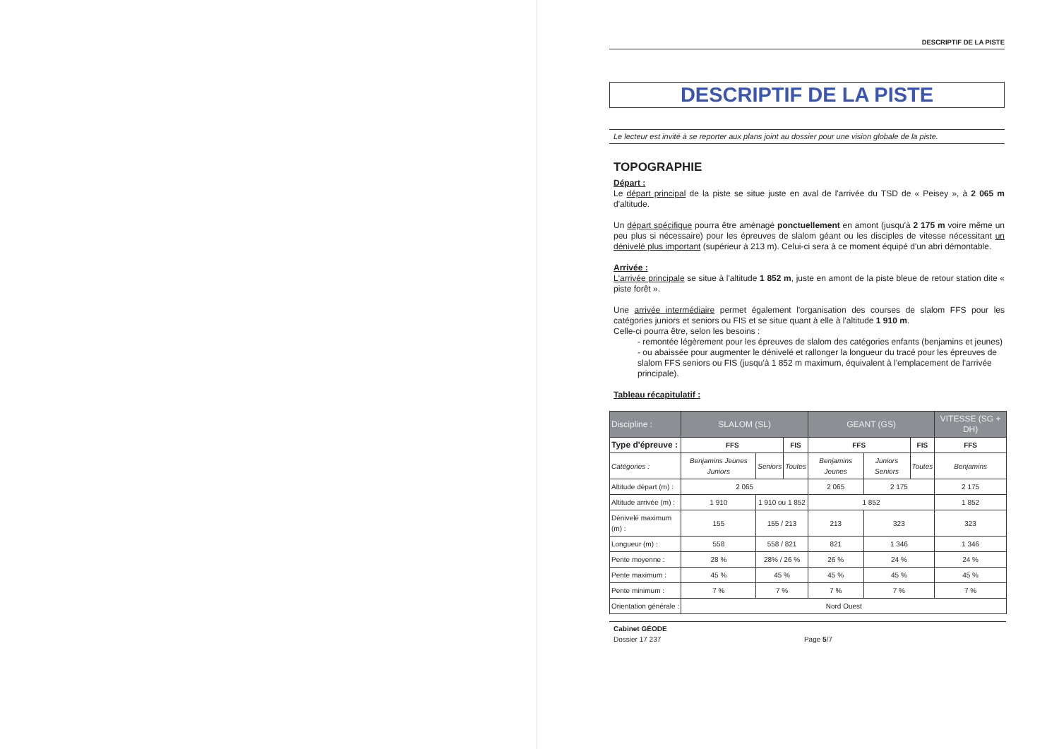DESCRIPTIF DE LA PISTE
DESCRIPTIF DE LA PISTE
Le lecteur est invité à se reporter aux plans joint au dossier pour une vision globale de la piste.
TOPOGRAPHIE
Départ :
Le départ principal de la piste se situe juste en aval de l'arrivée du TSD de « Peisey », à 2 065 m d'altitude.
Un départ spécifique pourra être aménagé ponctuellement en amont (jusqu'à 2 175 m voire même un peu plus si nécessaire) pour les épreuves de slalom géant ou les disciples de vitesse nécessitant un dénivelé plus important (supérieur à 213 m). Celui-ci sera à ce moment équipé d'un abri démontable.
Arrivée :
L'arrivée principale se situe à l'altitude 1 852 m, juste en amont de la piste bleue de retour station dite « piste forêt ».
Une arrivée intermédiaire permet également l'organisation des courses de slalom FFS pour les catégories juniors et seniors ou FIS et se situe quant à elle à l'altitude 1 910 m.
Celle-ci pourra être, selon les besoins :
- remontée légèrement pour les épreuves de slalom des catégories enfants (benjamins et jeunes)
- ou abaissée pour augmenter le dénivelé et rallonger la longueur du tracé pour les épreuves de slalom FFS seniors ou FIS (jusqu'à 1 852 m maximum, équivalent à l'emplacement de l'arrivée principale).
Tableau récapitulatif :
| Discipline : | SLALOM (SL) | | | GEANT (GS) | | | VITESSE (SG + DH) |
| --- | --- | --- | --- | --- | --- | --- | --- |
| Type d'épreuve : | FFS | | FIS | FFS | | FIS | FFS |
| Catégories : | Benjamins Jeunes Juniors | Seniors | Toutes | Benjamins Jeunes | Juniors Seniors | Toutes | Benjamins |
| Altitude départ (m) : | 2 065 | | | 2 065 | 2 175 | | 2 175 |
| Altitude arrivée (m) : | 1 910 | 1 910 ou 1 852 | | 1 852 | | | 1 852 |
| Dénivelé maximum (m) : | 155 | 155 / 213 | | 213 | 323 | | 323 |
| Longueur (m) : | 558 | 558 / 821 | | 821 | 1 346 | | 1 346 |
| Pente moyenne : | 28 % | 28% / 26 % | | 26 % | 24 % | | 24 % |
| Pente maximum : | 45 % | 45 % | | 45 % | 45 % | | 45 % |
| Pente minimum : | 7 % | 7 % | | 7 % | 7 % | | 7 % |
| Orientation générale : | Nord Ouest | | | | | | |
Cabinet GÉODE
Dossier 17 237 Page 5/7